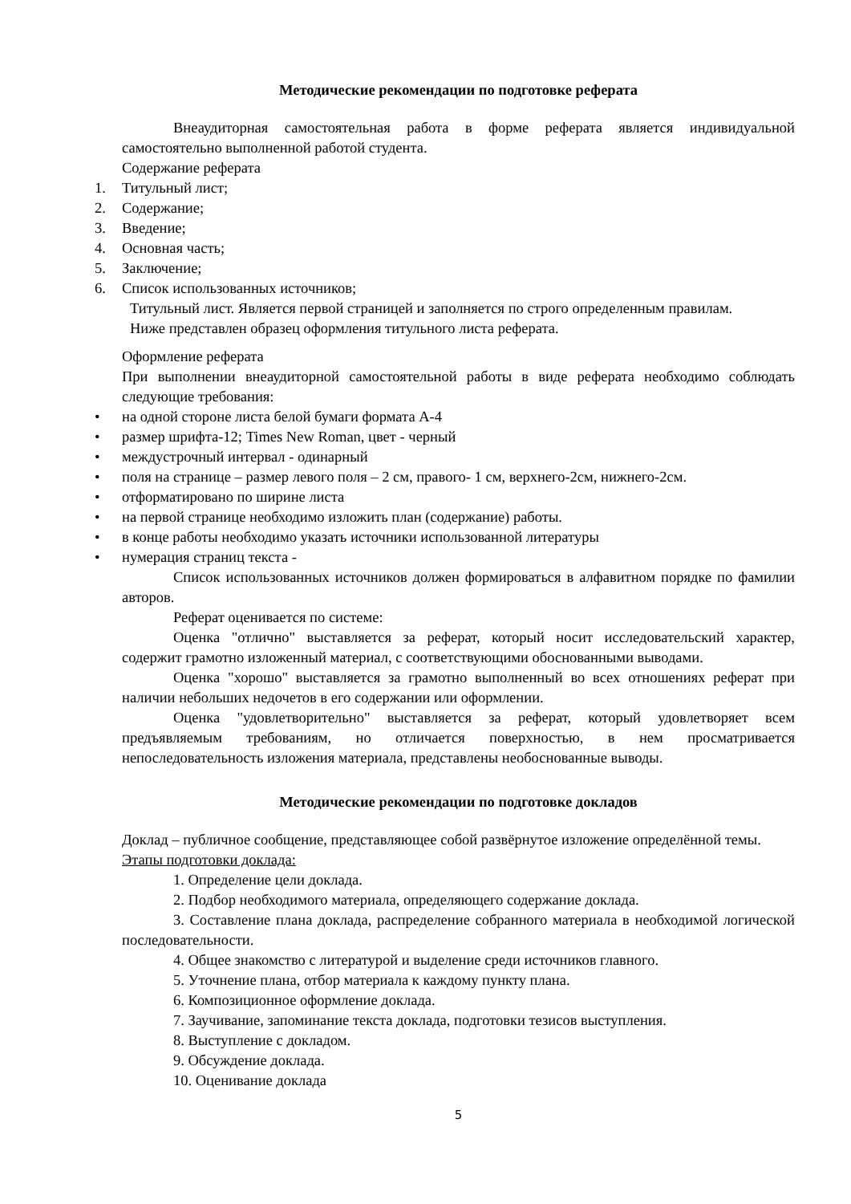Методические рекомендации по подготовке реферата
Внеаудиторная самостоятельная работа в форме реферата является индивидуальной самостоятельно выполненной работой студента.
Содержание реферата
1. Титульный лист;
2. Содержание;
3. Введение;
4. Основная часть;
5. Заключение;
6. Список использованных источников;
Титульный лист. Является первой страницей и заполняется по строго определенным правилам.
Ниже представлен образец оформления титульного листа реферата.
Оформление реферата
При выполнении внеаудиторной самостоятельной работы в виде реферата необходимо соблюдать следующие требования:
• на одной стороне листа белой бумаги формата А-4
• размер шрифта-12; Times New Roman, цвет - черный
• междустрочный интервал - одинарный
• поля на странице – размер левого поля – 2 см, правого- 1 см, верхнего-2см, нижнего-2см.
• отформатировано по ширине листа
• на первой странице необходимо изложить план (содержание) работы.
• в конце работы необходимо указать источники использованной литературы
• нумерация страниц текста -
Список использованных источников должен формироваться в алфавитном порядке по фамилии авторов.
Реферат оценивается по системе:
Оценка "отлично" выставляется за реферат, который носит исследовательский характер, содержит грамотно изложенный материал, с соответствующими обоснованными выводами.
Оценка "хорошо" выставляется за грамотно выполненный во всех отношениях реферат при наличии небольших недочетов в его содержании или оформлении.
Оценка "удовлетворительно" выставляется за реферат, который удовлетворяет всем предъявляемым требованиям, но отличается поверхностью, в нем просматривается непоследовательность изложения материала, представлены необоснованные выводы.
Методические рекомендации по подготовке докладов
Доклад – публичное сообщение, представляющее собой развёрнутое изложение определённой темы.
Этапы подготовки доклада:
1. Определение цели доклада.
2. Подбор необходимого материала, определяющего содержание доклада.
3. Составление плана доклада, распределение собранного материала в необходимой логической последовательности.
4. Общее знакомство с литературой и выделение среди источников главного.
5. Уточнение плана, отбор материала к каждому пункту плана.
6. Композиционное оформление доклада.
7. Заучивание, запоминание текста доклада, подготовки тезисов выступления.
8. Выступление с докладом.
9. Обсуждение доклада.
10. Оценивание доклада
5